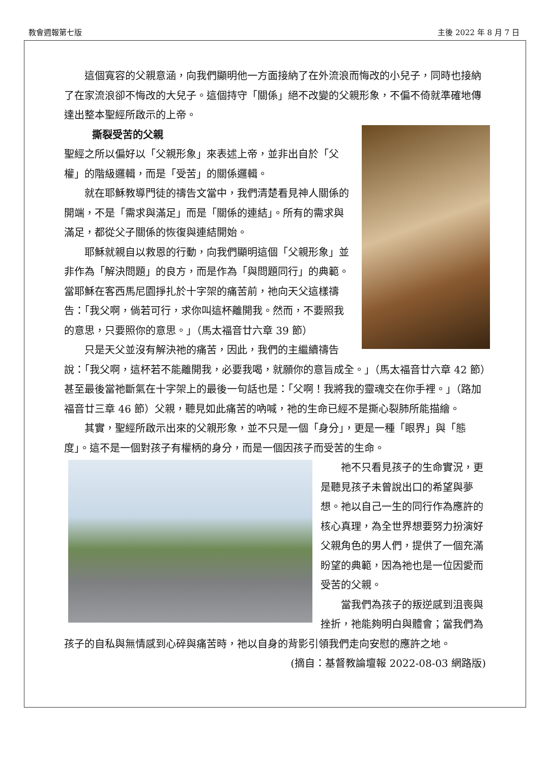教會週報第七版 主後 2022 年 8 月 7 日
這個寬容的父親意涵，向我們顯明他一方面接納了在外流浪而悔改的小兒子，同時也接納了在家流浪卻不悔改的大兒子。這個持守「關係」絕不改變的父親形象，不偏不倚就準確地傳達出整本聖經所啟示的上帝。
撕裂受苦的父親
聖經之所以偏好以「父親形象」來表述上帝，並非出自於「父權」的階級邏輯，而是「受苦」的關係邏輯。
就在耶穌教導門徒的禱告文當中，我們清楚看見神人關係的開端，不是「需求與滿足」而是「關係的連結」。所有的需求與滿足，都從父子關係的恢復與連結開始。
耶穌就親自以救恩的行動，向我們顯明這個「父親形象」並非作為「解決問題」的良方，而是作為「與問題同行」的典範。當耶穌在客西馬尼園掙扎於十字架的痛苦前，祂向天父這樣禱告：「我父啊，倘若可行，求你叫這杯離開我。然而，不要照我的意思，只要照你的意思。」（馬太福音廿六章 39 節）
只是天父並沒有解決祂的痛苦，因此，我們的主繼續禱告說：「我父啊，這杯若不能離開我，必要我喝，就願你的意旨成全。」（馬太福音廿六章 42 節）甚至最後當祂斷氣在十字架上的最後一句話也是：「父啊！我將我的靈魂交在你手裡。」（路加福音廿三章 46 節）父親，聽見如此痛苦的吶喊，祂的生命已經不是撕心裂肺所能描繪。
其實，聖經所啟示出來的父親形象，並不只是一個「身分」，更是一種「眼界」與「態度」。這不是一個對孩子有權柄的身分，而是一個因孩子而受苦的生命。
祂不只看見孩子的生命實況，更是聽見孩子未曾說出口的希望與夢想。祂以自己一生的同行作為應許的核心真理，為全世界想要努力扮演好父親角色的男人們，提供了一個充滿盼望的典範，因為祂也是一位因愛而受苦的父親。
當我們為孩子的叛逆感到沮喪與挫折，祂能夠明白與體會；當我們為孩子的自私與無情感到心碎與痛苦時，祂以自身的背影引領我們走向安慰的應許之地。
(摘自：基督教論壇報 2022-08-03 網路版)